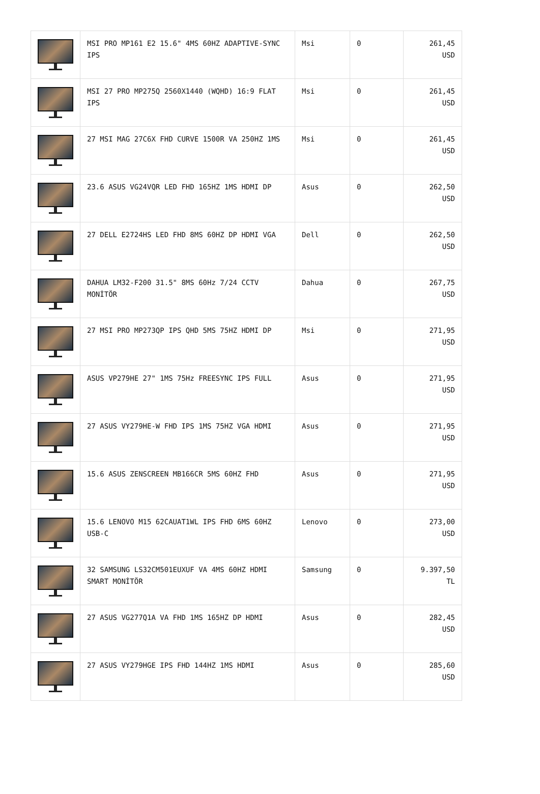| | MSI PRO MP161 E2 15.6" 4MS 60HZ ADAPTIVE-SYNC IPS | Msi | 0 | 261,45 USD |
| | MSI 27 PRO MP275Q 2560X1440 (WQHD) 16:9 FLAT IPS | Msi | 0 | 261,45 USD |
| | 27 MSI MAG 27C6X FHD CURVE 1500R VA 250HZ 1MS | Msi | 0 | 261,45 USD |
| | 23.6 ASUS VG24VQR LED FHD 165HZ 1MS HDMI DP | Asus | 0 | 262,50 USD |
| | 27 DELL E2724HS LED FHD 8MS 60HZ DP HDMI VGA | Dell | 0 | 262,50 USD |
| | DAHUA LM32-F200 31.5" 8MS 60Hz 7/24 CCTV MONİTÖR | Dahua | 0 | 267,75 USD |
| | 27 MSI PRO MP273QP IPS QHD 5MS 75HZ HDMI DP | Msi | 0 | 271,95 USD |
| | ASUS VP279HE 27" 1MS 75Hz FREESYNC IPS FULL | Asus | 0 | 271,95 USD |
| | 27 ASUS VY279HE-W FHD IPS 1MS 75HZ VGA HDMI | Asus | 0 | 271,95 USD |
| | 15.6 ASUS ZENSCREEN MB166CR 5MS 60HZ FHD | Asus | 0 | 271,95 USD |
| | 15.6 LENOVO M15 62CAUAT1WL IPS FHD 6MS 60HZ USB-C | Lenovo | 0 | 273,00 USD |
| | 32 SAMSUNG LS32CM501EUXUF VA 4MS 60HZ HDMI SMART MONİTÖR | Samsung | 0 | 9.397,50 TL |
| | 27 ASUS VG277Q1A VA FHD 1MS 165HZ DP HDMI | Asus | 0 | 282,45 USD |
| | 27 ASUS VY279HGE IPS FHD 144HZ 1MS HDMI | Asus | 0 | 285,60 USD |